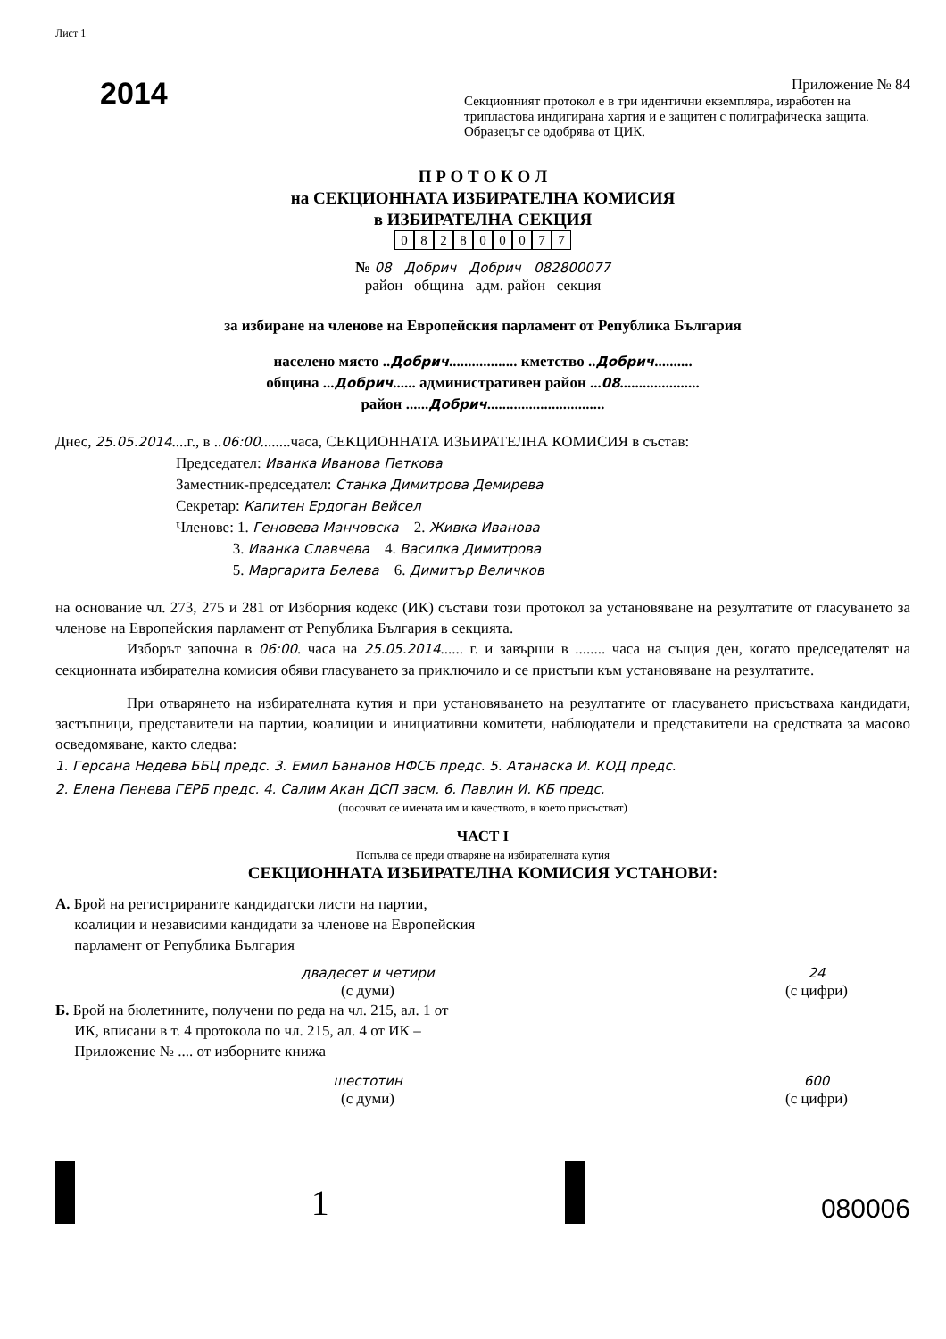Лист 1
2014
Приложение № 84
Секционният протокол е в три идентични екземпляра, изработен на трипластова индигирана хартия и е защитен с полиграфическа защита. Образецът се одобрява от ЦИК.
П Р О Т О К О Л
на СЕКЦИОННАТА ИЗБИРАТЕЛНА КОМИСИЯ
в ИЗБИРАТЕЛНА СЕКЦИЯ
082800077
№ 08 Добрич Добрич 082800077
район община адм. район секция
за избиране на членове на Европейския парламент от Република България
населено място ..Добрич.................. кметство ..Добрич..........
община ...Добрич...... административен район ...08.....................
район ......Добрич...............................
Днес, 25.05.2014....г., в ..06:00........часа, СЕКЦИОННАТА ИЗБИРАТЕЛНА КОМИСИЯ в състав:
Председател: Иванка Иванова Петкова
Заместник-председател: Станка Димитрова Демирева
Секретар: Капитен Ердоган Вейсел
Членове: 1. Геновева Манчовска 2. Живка Иванова
3. Иванка Славчева 4. Василка Димитрова
5. Маргарита Белева 6. Димитър Величков
на основание чл. 273, 275 и 281 от Изборния кодекс (ИК) състави този протокол за установяване на резултатите от гласуването за членове на Европейския парламент от Република България в секцията.
Изборът започна в 06:00. часа на 25.05.2014...... г. и завърши в ........ часа на същия ден, когато председателят на секционната избирателна комисия обяви гласуването за приключило и се пристъпи към установяване на резултатите.
При отварянето на избирателната кутия и при установяването на резултатите от гласуването присъстваха кандидати, застъпници, представители на партии, коалиции и инициативни комитети, наблюдатели и представители на средствата за масово осведомяване, както следва:
1. Герсана Недева ББЦ предс. 3. Емил Бананов НФСБ предс. 5. Атанаска И. КОД предс.
2. Елена Пенева ГЕРБ предс. 4. Салим Акан ДСП засм. 6. Павлин И. КБ предс.
(посочват се имената им и качеството, в което присъстват)
ЧАСТ I
Попълва се преди отваряне на избирателната кутия
СЕКЦИОННАТА ИЗБИРАТЕЛНА КОМИСИЯ УСТАНОВИ:
А. Брой на регистрираните кандидатски листи на партии,
коалиции и независими кандидати за членове на Европейския
парламент от Република България
двадесет и четири
(с думи)
24
(с цифри)
Б. Брой на бюлетините, получени по реда на чл. 215, ал. 1 от
ИК, вписани в т. 4 протокола по чл. 215, ал. 4 от ИК –
Приложение № .... от изборните книжа
шестотин
(с думи)
600
(с цифри)
1
080006